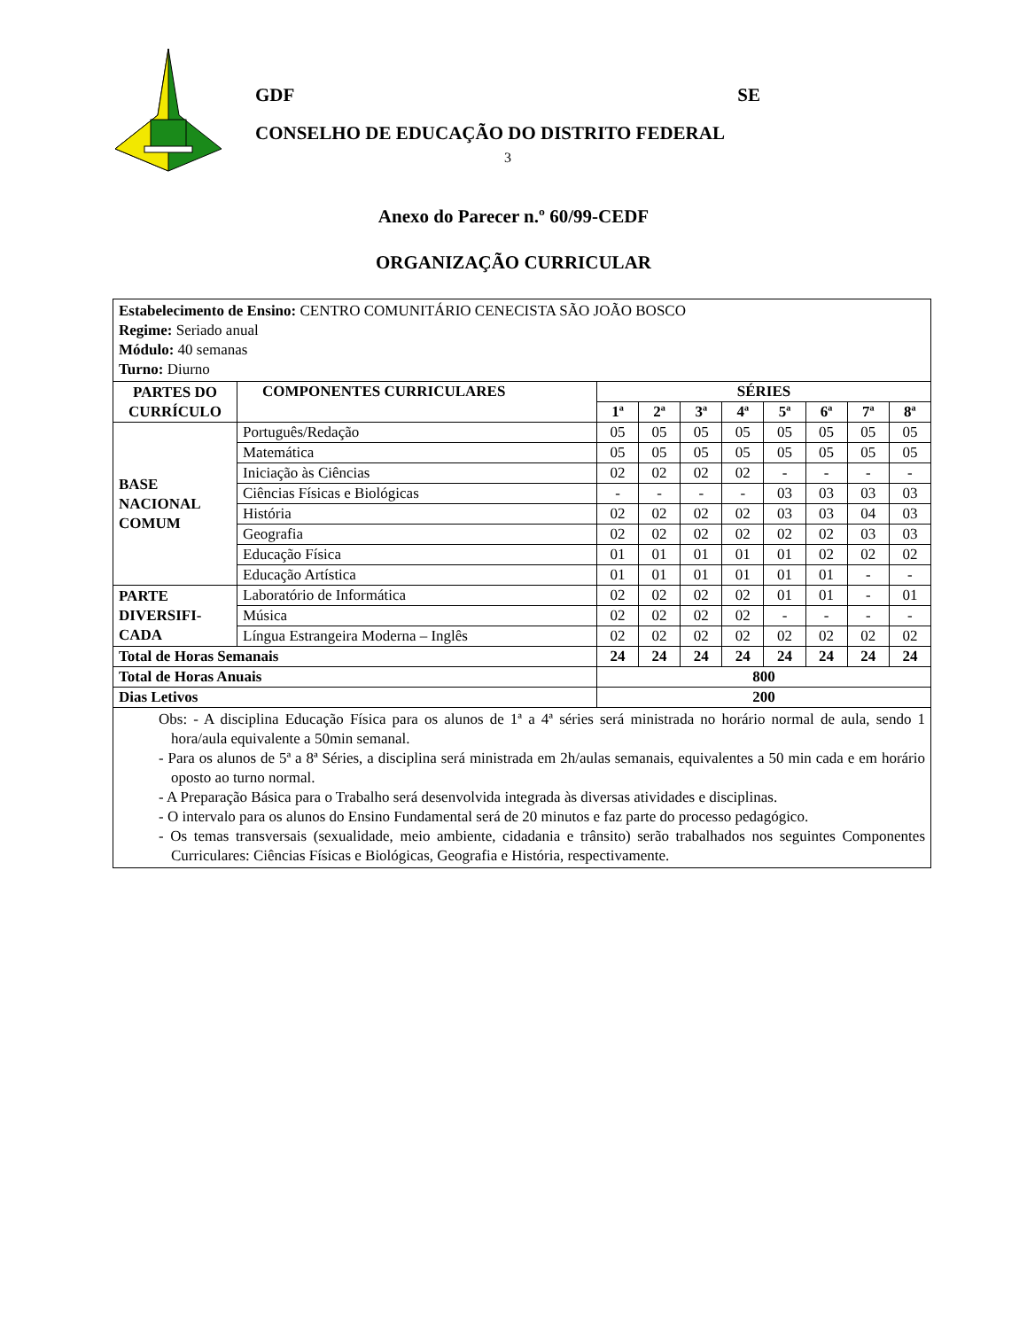GDF SE
CONSELHO DE EDUCAÇÃO DO DISTRITO FEDERAL
3
Anexo do Parecer n.º 60/99-CEDF
ORGANIZAÇÃO CURRICULAR
| Estabelecimento de Ensino: CENTRO COMUNITÁRIO CENECISTA SÃO JOÃO BOSCO Regime: Seriado anual Módulo: 40 semanas Turno: Diurno | | | | | | | | | |
| PARTES DO CURRÍCULO | COMPONENTES CURRICULARES | SÉRIES | | | | | | | |
| | | 1ª | 2ª | 3ª | 4ª | 5ª | 6ª | 7ª | 8ª |
| BASE NACIONAL COMUM | Português/Redação | 05 | 05 | 05 | 05 | 05 | 05 | 05 | 05 |
| | Matemática | 05 | 05 | 05 | 05 | 05 | 05 | 05 | 05 |
| | Iniciação às Ciências | 02 | 02 | 02 | 02 | - | - | - | - |
| | Ciências Físicas e Biológicas | - | - | - | - | 03 | 03 | 03 | 03 |
| | História | 02 | 02 | 02 | 02 | 03 | 03 | 04 | 03 |
| | Geografia | 02 | 02 | 02 | 02 | 02 | 02 | 03 | 03 |
| | Educação Física | 01 | 01 | 01 | 01 | 01 | 02 | 02 | 02 |
| | Educação Artística | 01 | 01 | 01 | 01 | 01 | 01 | - | - |
| PARTE DIVERSIFI-CADA | Laboratório de Informática | 02 | 02 | 02 | 02 | 01 | 01 | - | 01 |
| | Música | 02 | 02 | 02 | 02 | - | - | - | - |
| | Língua Estrangeira Moderna – Inglês | 02 | 02 | 02 | 02 | 02 | 02 | 02 | 02 |
| Total de Horas Semanais | | 24 | 24 | 24 | 24 | 24 | 24 | 24 | 24 |
| Total de Horas Anuais | | 800 | | | | | | | |
| Dias Letivos | | 200 | | | | | | | |
| Obs: - A disciplina Educação Física para os alunos de 1ª a 4ª séries será ministrada no horário normal de aula, sendo 1 hora/aula equivalente a 50min semanal. - Para os alunos de 5ª a 8ª Séries, a disciplina será ministrada em 2h/aulas semanais, equivalentes a 50 min cada e em horário oposto ao turno normal. - A Preparação Básica para o Trabalho será desenvolvida integrada às diversas atividades e disciplinas. - O intervalo para os alunos do Ensino Fundamental será de 20 minutos e faz parte do processo pedagógico. - Os temas transversais (sexualidade, meio ambiente, cidadania e trânsito) serão trabalhados nos seguintes Componentes Curriculares: Ciências Físicas e Biológicas, Geografia e História, respectivamente. | | | | | | | | | |